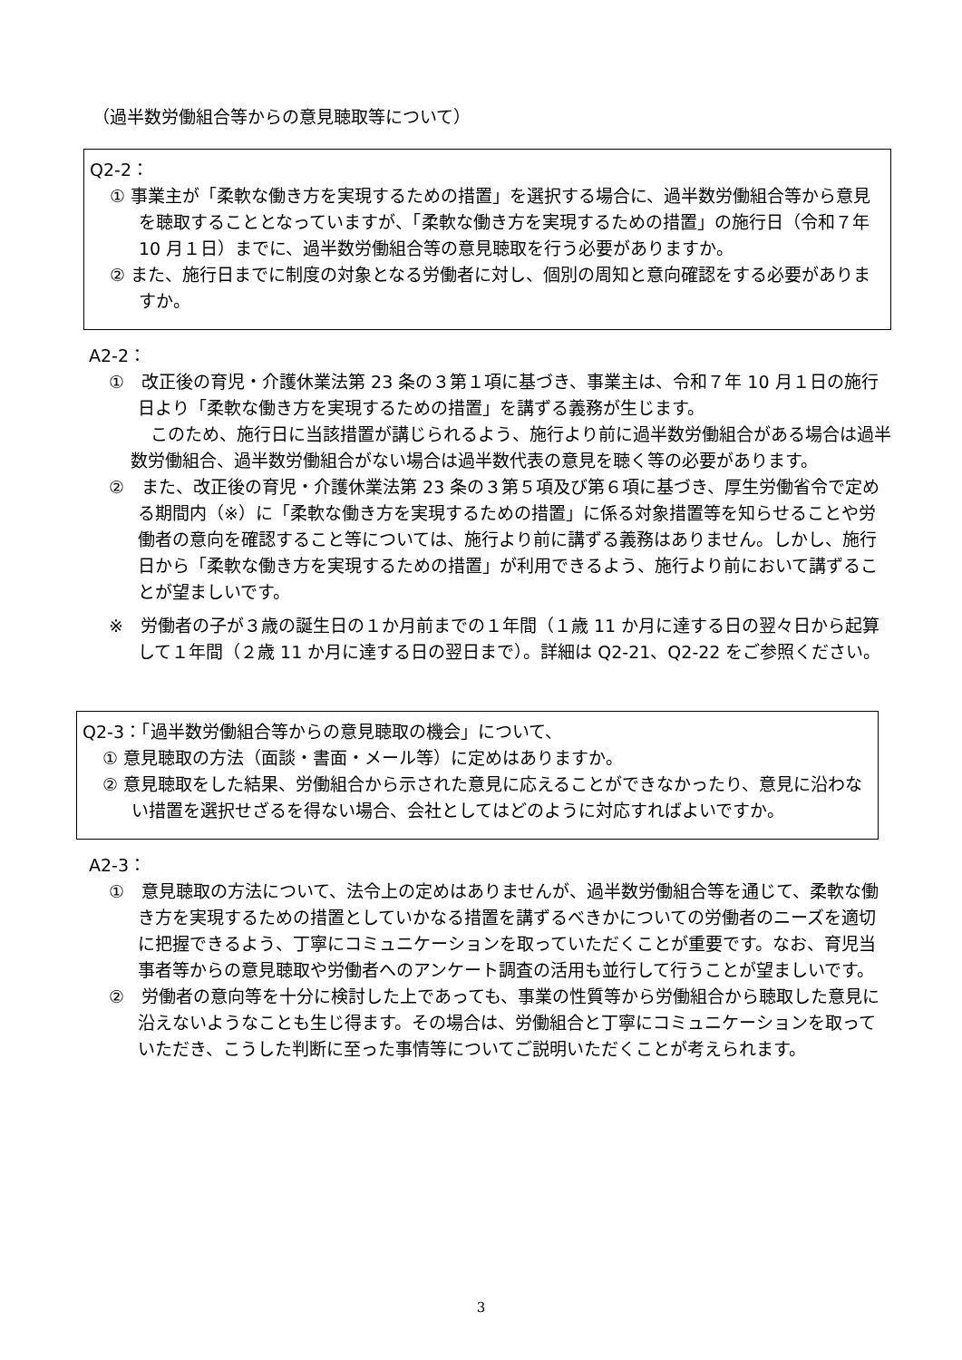（過半数労働組合等からの意見聴取等について）
Q2-2：
① 事業主が「柔軟な働き方を実現するための措置」を選択する場合に、過半数労働組合等から意見を聴取することとなっていますが、「柔軟な働き方を実現するための措置」の施行日（令和７年 10 月１日）までに、過半数労働組合等の意見聴取を行う必要がありますか。
② また、施行日までに制度の対象となる労働者に対し、個別の周知と意向確認をする必要がありますか。
A2-2：
①　改正後の育児・介護休業法第 23 条の３第１項に基づき、事業主は、令和７年 10 月１日の施行日より「柔軟な働き方を実現するための措置」を講ずる義務が生じます。
このため、施行日に当該措置が講じられるよう、施行より前に過半数労働組合がある場合は過半数労働組合、過半数労働組合がない場合は過半数代表の意見を聴く等の必要があります。
②　また、改正後の育児・介護休業法第 23 条の３第５項及び第６項に基づき、厚生労働省令で定める期間内（※）に「柔軟な働き方を実現するための措置」に係る対象措置等を知らせることや労働者の意向を確認すること等については、施行より前に講ずる義務はありません。しかし、施行日から「柔軟な働き方を実現するための措置」が利用できるよう、施行より前において講ずることが望ましいです。
※　労働者の子が３歳の誕生日の１か月前までの１年間（１歳 11 か月に達する日の翌々日から起算して１年間（２歳 11 か月に達する日の翌日まで）。詳細は Q2-21、Q2-22 をご参照ください。
Q2-3：「過半数労働組合等からの意見聴取の機会」について、
① 意見聴取の方法（面談・書面・メール等）に定めはありますか。
② 意見聴取をした結果、労働組合から示された意見に応えることができなかったり、意見に沿わない措置を選択せざるを得ない場合、会社としてはどのように対応すればよいですか。
A2-3：
①　意見聴取の方法について、法令上の定めはありませんが、過半数労働組合等を通じて、柔軟な働き方を実現するための措置としていかなる措置を講ずるべきかについての労働者のニーズを適切に把握できるよう、丁寧にコミュニケーションを取っていただくことが重要です。なお、育児当事者等からの意見聴取や労働者へのアンケート調査の活用も並行して行うことが望ましいです。
②　労働者の意向等を十分に検討した上であっても、事業の性質等から労働組合から聴取した意見に沿えないようなことも生じ得ます。その場合は、労働組合と丁寧にコミュニケーションを取っていただき、こうした判断に至った事情等についてご説明いただくことが考えられます。
3